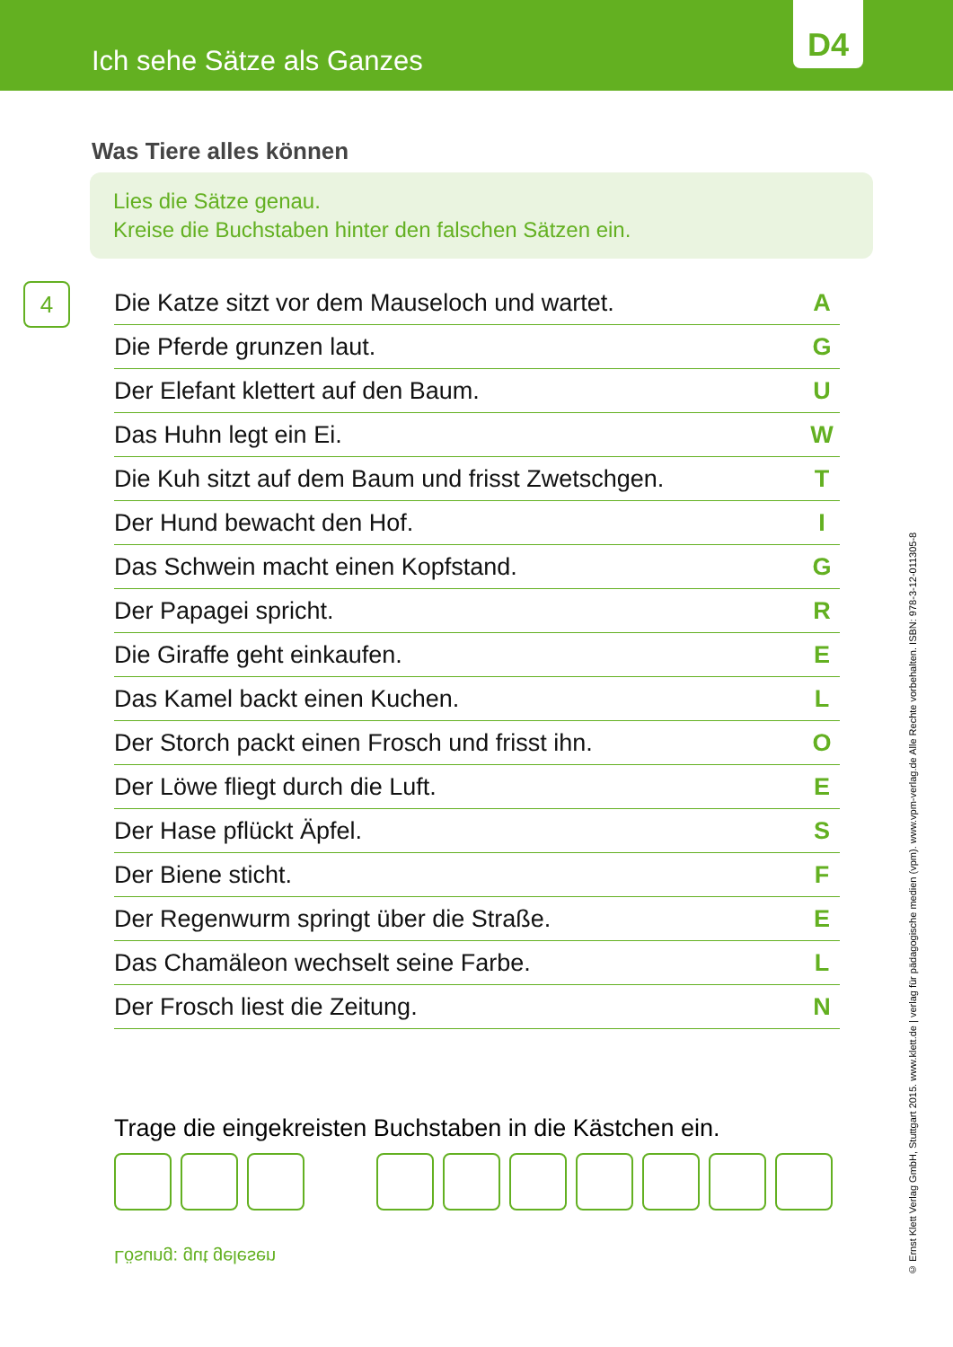Ich sehe Sätze als Ganzes
D4
Was Tiere alles können
Lies die Sätze genau.
Kreise die Buchstaben hinter den falschen Sätzen ein.
4
| Die Katze sitzt vor dem Mauseloch und wartet. | A |
| Die Pferde grunzen laut. | G |
| Der Elefant klettert auf den Baum. | U |
| Das Huhn legt ein Ei. | W |
| Die Kuh sitzt auf dem Baum und frisst Zwetschgen. | T |
| Der Hund bewacht den Hof. | I |
| Das Schwein macht einen Kopfstand. | G |
| Der Papagei spricht. | R |
| Die Giraffe geht einkaufen. | E |
| Das Kamel backt einen Kuchen. | L |
| Der Storch packt einen Frosch und frisst ihn. | O |
| Der Löwe fliegt durch die Luft. | E |
| Der Hase pflückt Äpfel. | S |
| Der Biene sticht. | F |
| Der Regenwurm springt über die Straße. | E |
| Das Chamäleon wechselt seine Farbe. | L |
| Der Frosch liest die Zeitung. | N |
Trage die eingekreisten Buchstaben in die Kästchen ein.
Lösung: gut gelesen
© Ernst Klett Verlag GmbH, Stuttgart 2015. www.klett.de | verlag für pädagogische medien (vpm). www.vpm-verlag.de Alle Rechte vorbehalten. ISBN: 978-3-12-011305-8